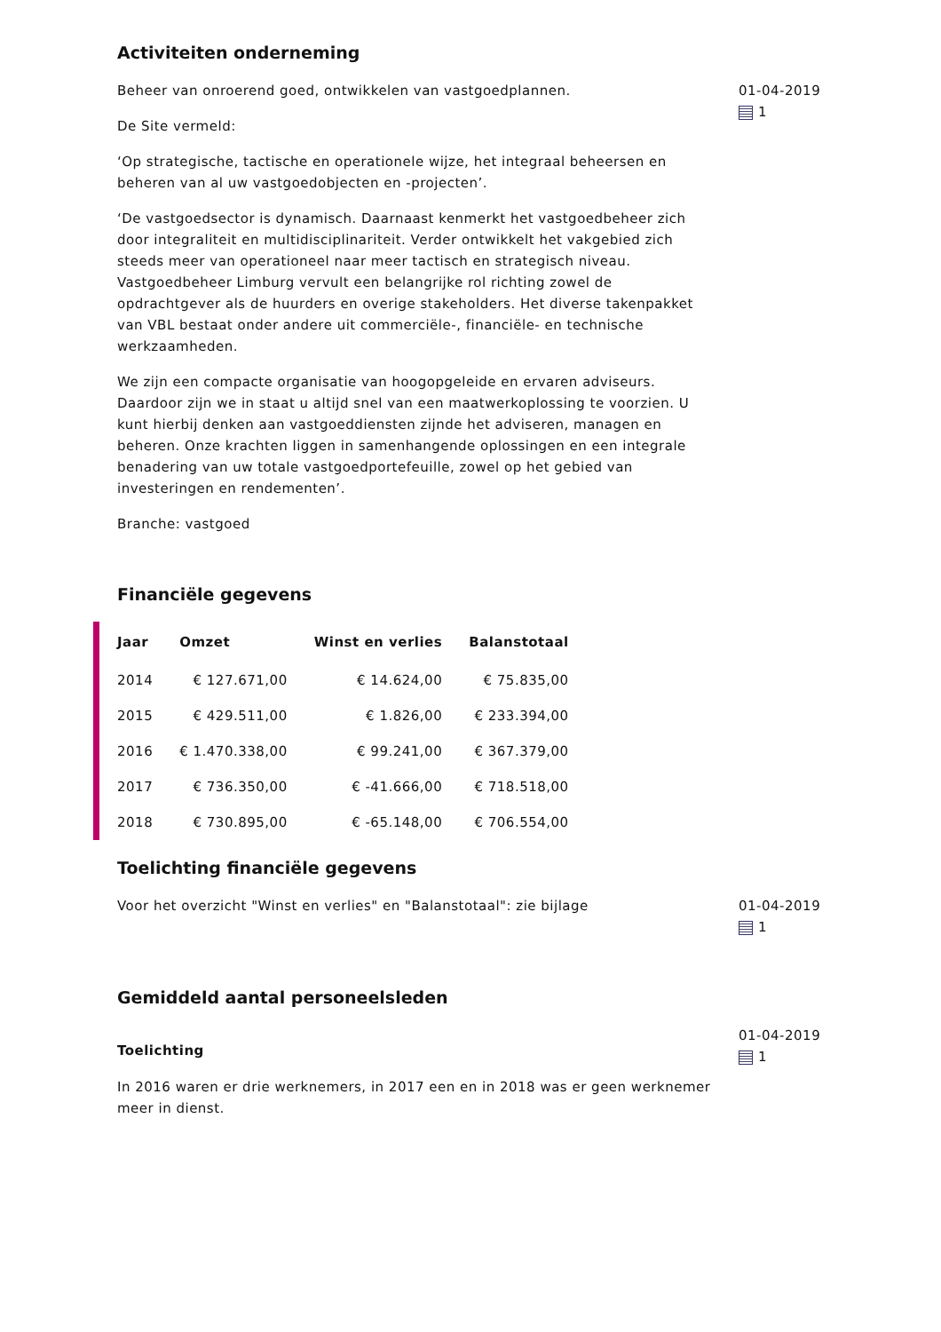Activiteiten onderneming
Beheer van onroerend goed, ontwikkelen van vastgoedplannen.
De Site vermeld:
‘Op strategische, tactische en operationele wijze, het integraal beheersen en beheren van al uw vastgoedobjecten en -projecten’.
‘De vastgoedsector is dynamisch. Daarnaast kenmerkt het vastgoedbeheer zich door integraliteit en multidisciplinariteit. Verder ontwikkelt het vakgebied zich steeds meer van operationeel naar meer tactisch en strategisch niveau. Vastgoedbeheer Limburg vervult een belangrijke rol richting zowel de opdrachtgever als de huurders en overige stakeholders. Het diverse takenpakket van VBL bestaat onder andere uit commerciële-, financiële- en technische werkzaamheden.
We zijn een compacte organisatie van hoogopgeleide en ervaren adviseurs. Daardoor zijn we in staat u altijd snel van een maatwerkoplossing te voorzien. U kunt hierbij denken aan vastgoeddiensten zijnde het adviseren, managen en beheren. Onze krachten liggen in samenhangende oplossingen en een integrale benadering van uw totale vastgoedportefeuille, zowel op het gebied van investeringen en rendementen’.
Branche: vastgoed
01-04-2019
1
Financiële gegevens
| Jaar | Omzet | Winst en verlies | Balanstotaal |
| --- | --- | --- | --- |
| 2014 | € 127.671,00 | € 14.624,00 | € 75.835,00 |
| 2015 | € 429.511,00 | € 1.826,00 | € 233.394,00 |
| 2016 | € 1.470.338,00 | € 99.241,00 | € 367.379,00 |
| 2017 | € 736.350,00 | € -41.666,00 | € 718.518,00 |
| 2018 | € 730.895,00 | € -65.148,00 | € 706.554,00 |
Toelichting financiële gegevens
Voor het overzicht "Winst en verlies" en "Balanstotaal": zie bijlage 01-04-2019
1
Gemiddeld aantal personeelsleden
Toelichting
In 2016 waren er drie werknemers, in 2017 een en in 2018 was er geen werknemer meer in dienst.
01-04-2019
1